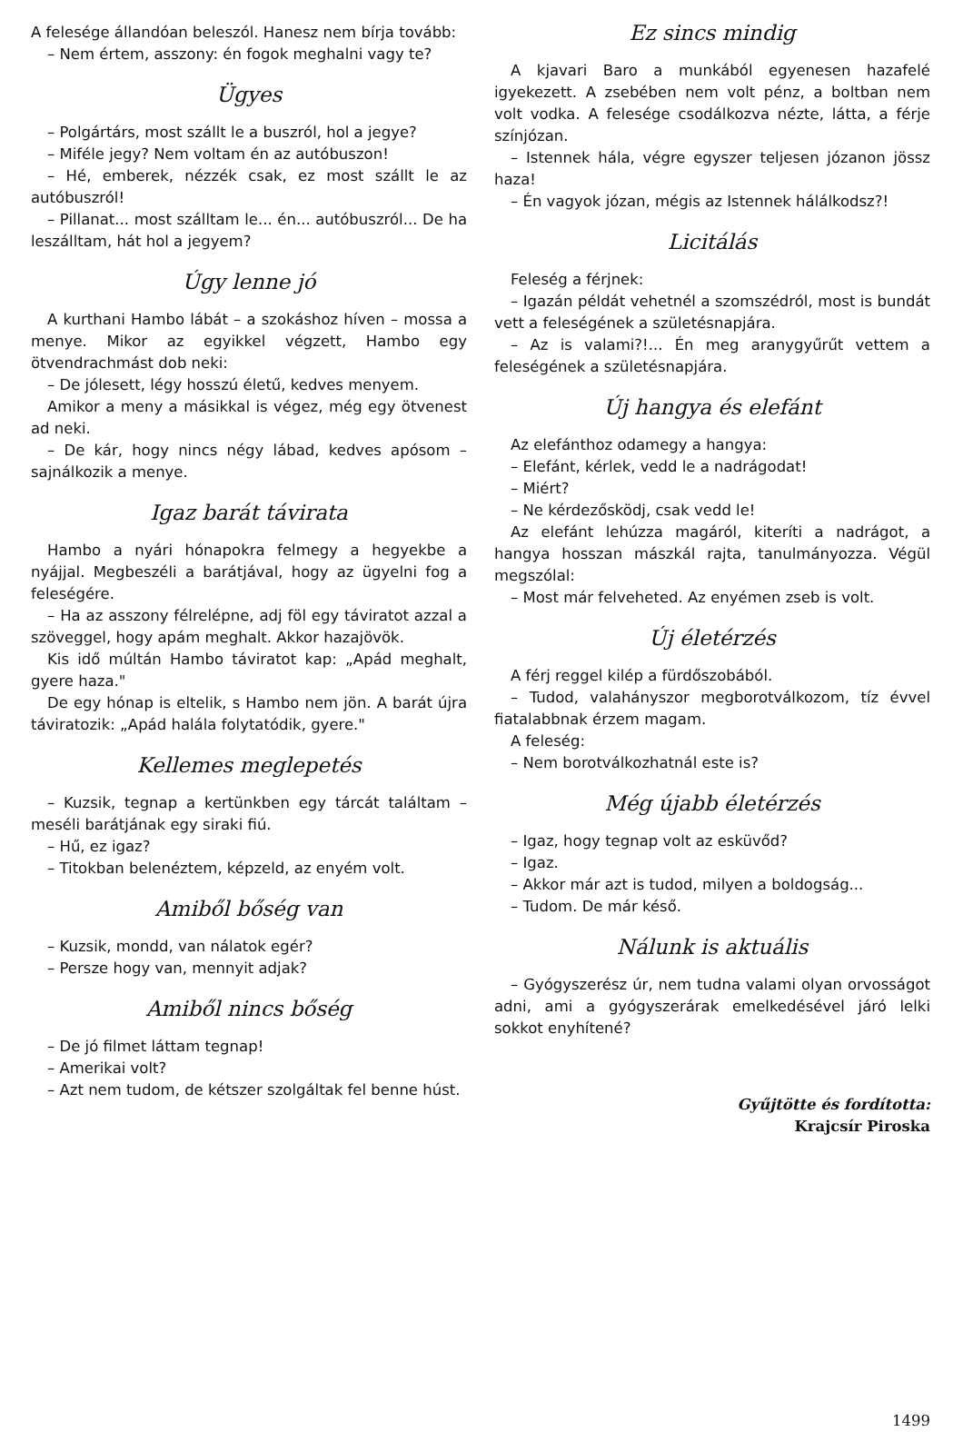A felesége állandóan beleszól. Hanesz nem bírja tovább:
– Nem értem, asszony: én fogok meghalni vagy te?
Ügyes
– Polgártárs, most szállt le a buszról, hol a jegye?
– Miféle jegy? Nem voltam én az autóbuszon!
– Hé, emberek, nézzék csak, ez most szállt le az autóbuszról!
– Pillanat... most szálltam le... én... autóbuszról... De ha leszálltam, hát hol a jegyem?
Úgy lenne jó
A kurthani Hambo lábát – a szokáshoz híven – mossa a menye. Mikor az egyikkel végzett, Hambo egy ötvendrachmást dob neki:
– De jólesett, légy hosszú életű, kedves menyem.
Amikor a meny a másikkal is végez, még egy ötvenest ad neki.
– De kár, hogy nincs négy lábad, kedves apósom – sajnálkozik a menye.
Igaz barát távirata
Hambo a nyári hónapokra felmegy a hegyekbe a nyájjal. Megbeszéli a barátjával, hogy az ügyelni fog a feleségére.
– Ha az asszony félrelépne, adj föl egy táviratot azzal a szöveggel, hogy apám meghalt. Akkor hazajövök.
Kis idő múltán Hambo táviratot kap: „Apád meghalt, gyere haza."
De egy hónap is eltelik, s Hambo nem jön. A barát újra táviratozik: „Apád halála folytatódik, gyere."
Kellemes meglepetés
– Kuzsik, tegnap a kertünkben egy tárcát találtam – meséli barátjának egy siraki fiú.
– Hű, ez igaz?
– Titokban belenéztem, képzeld, az enyém volt.
Amiből bőség van
– Kuzsik, mondd, van nálatok egér?
– Persze hogy van, mennyit adjak?
Amiből nincs bőség
– De jó filmet láttam tegnap!
– Amerikai volt?
– Azt nem tudom, de kétszer szolgáltak fel benne húst.
Ez sincs mindig
A kjavari Baro a munkából egyenesen hazafelé igyekezett. A zsebében nem volt pénz, a boltban nem volt vodka. A felesége csodálkozva nézte, látta, a férje színjózan.
– Istennek hála, végre egyszer teljesen józanon jössz haza!
– Én vagyok józan, mégis az Istennek hálálkodsz?!
Licitálás
Feleség a férjnek:
– Igazán példát vehetnél a szomszédról, most is bundát vett a feleségének a születésnapjára.
– Az is valami?!... Én meg aranygyűrűt vettem a feleségének a születésnapjára.
Új hangya és elefánt
Az elefánthoz odamegy a hangya:
– Elefánt, kérlek, vedd le a nadrágodat!
– Miért?
– Ne kérdezősködj, csak vedd le!
Az elefánt lehúzza magáról, kiteríti a nadrágot, a hangya hosszan mászkál rajta, tanulmányozza. Végül megszólal:
– Most már felveheted. Az enyémen zseb is volt.
Új életérzés
A férj reggel kilép a fürdőszobából.
– Tudod, valahányszor megborotválkozom, tíz évvel fiatalabbnak érzem magam.
A feleség:
– Nem borotválkozhatnál este is?
Még újabb életérzés
– Igaz, hogy tegnap volt az esküvőd?
– Igaz.
– Akkor már azt is tudod, milyen a boldogság...
– Tudom. De már késő.
Nálunk is aktuális
– Gyógyszerész úr, nem tudna valami olyan orvosságot adni, ami a gyógyszerárak emelkedésével járó lelki sokkot enyhítené?
Gyűjtötte és fordította:
Krajcsír Piroska
1499